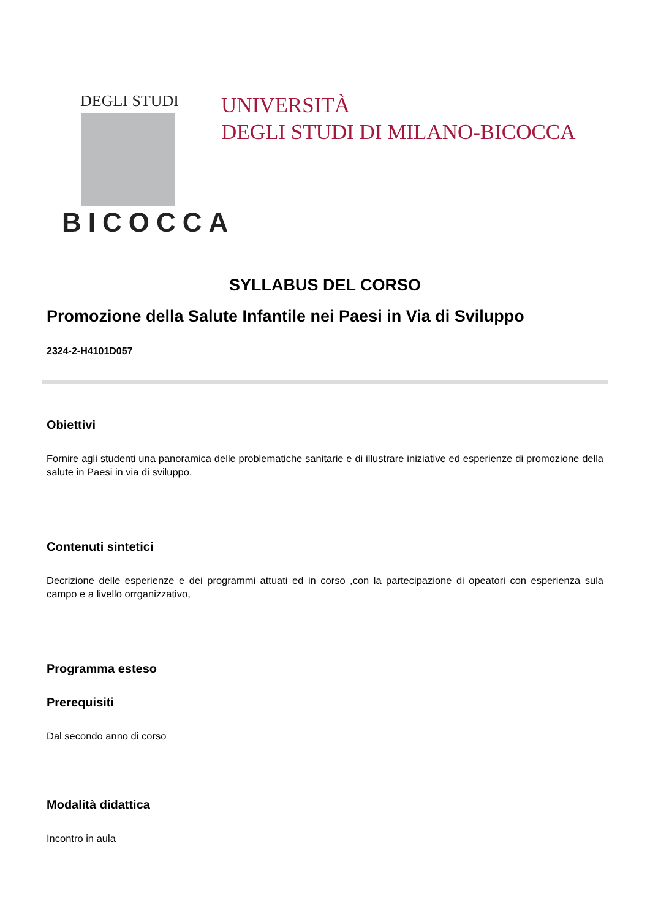DEGLI STUDI
BICOCCA
UNIVERSITÀ
DEGLI STUDI DI MILANO-BICOCCA
SYLLABUS DEL CORSO
Promozione della Salute Infantile nei Paesi in Via di Sviluppo
2324-2-H4101D057
Obiettivi
Fornire agli studenti una panoramica delle problematiche sanitarie e di illustrare iniziative ed esperienze di promozione della salute in Paesi in via di sviluppo.
Contenuti sintetici
Decrizione delle esperienze e dei programmi attuati ed in corso ,con la partecipazione di opeatori con esperienza sula campo e a livello orrganizzativo,
Programma esteso
Prerequisiti
Dal secondo anno di corso
Modalità didattica
Incontro in aula